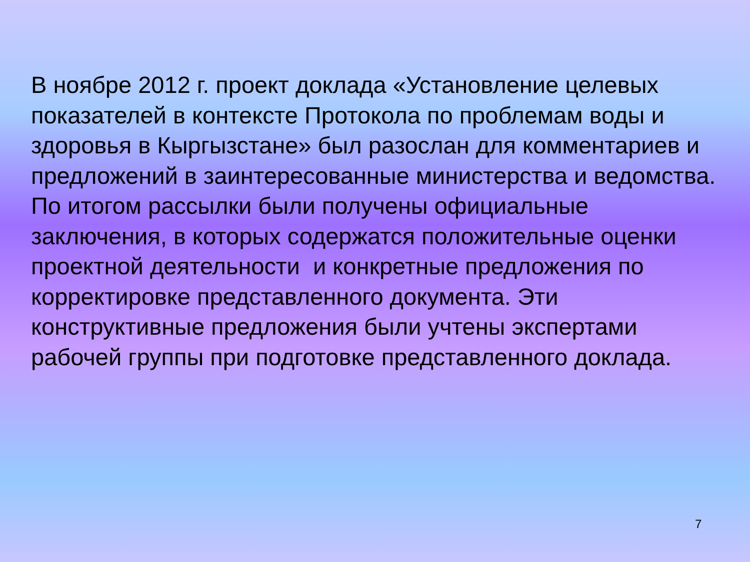В ноябре 2012 г. проект доклада «Установление целевых показателей в контексте Протокола по проблемам воды и здоровья в Кыргызстане» был разослан для комментариев и предложений в заинтересованные министерства и ведомства. По итогом рассылки были получены официальные заключения, в которых содержатся положительные оценки проектной деятельности и конкретные предложения по корректировке представленного документа. Эти конструктивные предложения были учтены экспертами рабочей группы при подготовке представленного доклада.
7